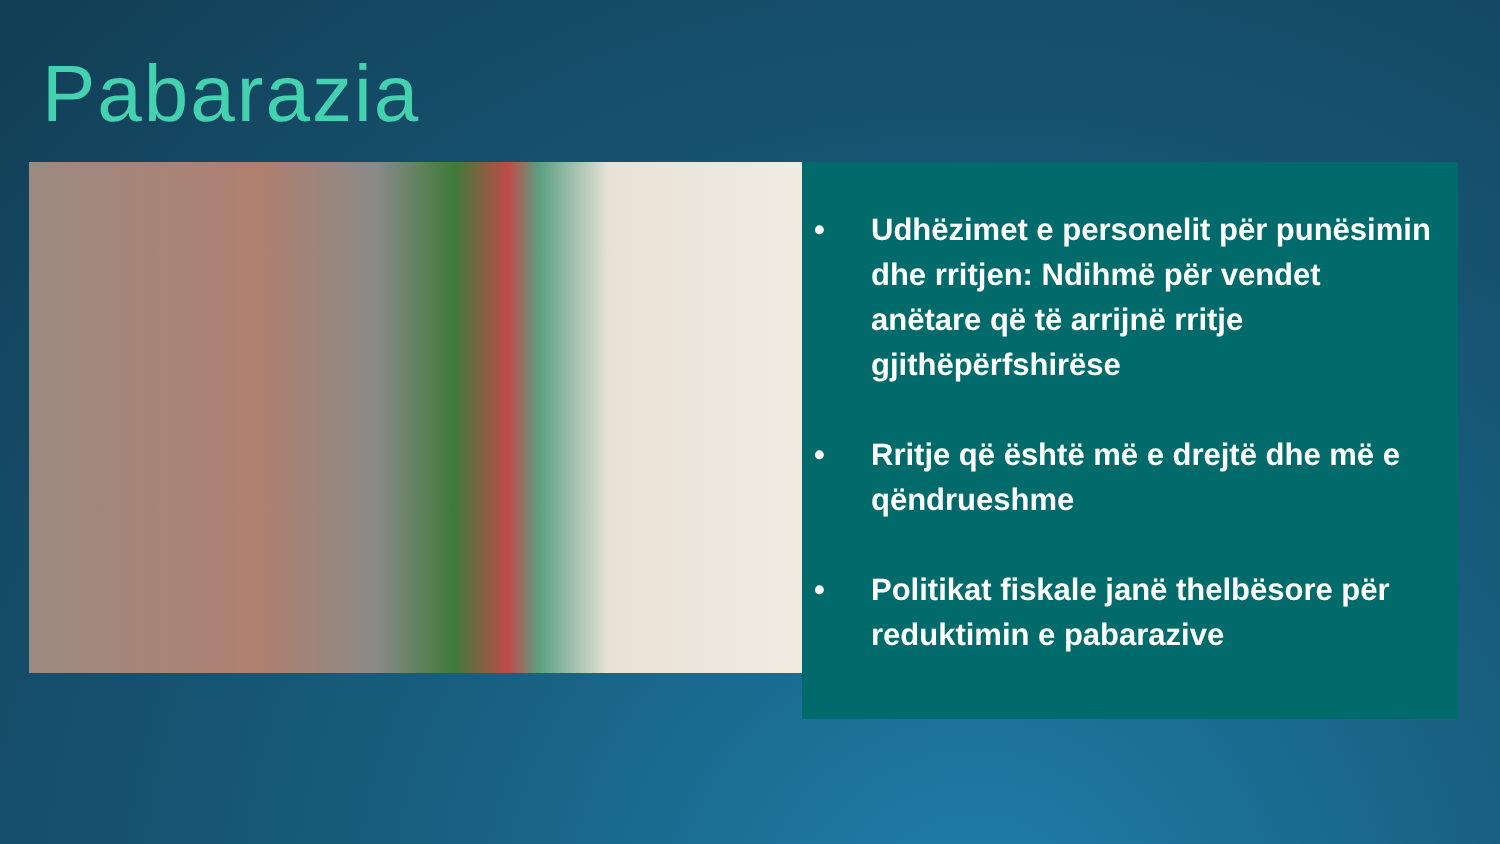Pabarazia
• Udhëzimet e personelit për punësimin dhe rritjen: Ndihmë për vendet anëtare që të arrijnë rritje gjithëpërfshirëse
• Rritje që është më e drejtë dhe më e qëndrueshme
• Politikat fiskale janë thelbësore për reduktimin e pabarazive